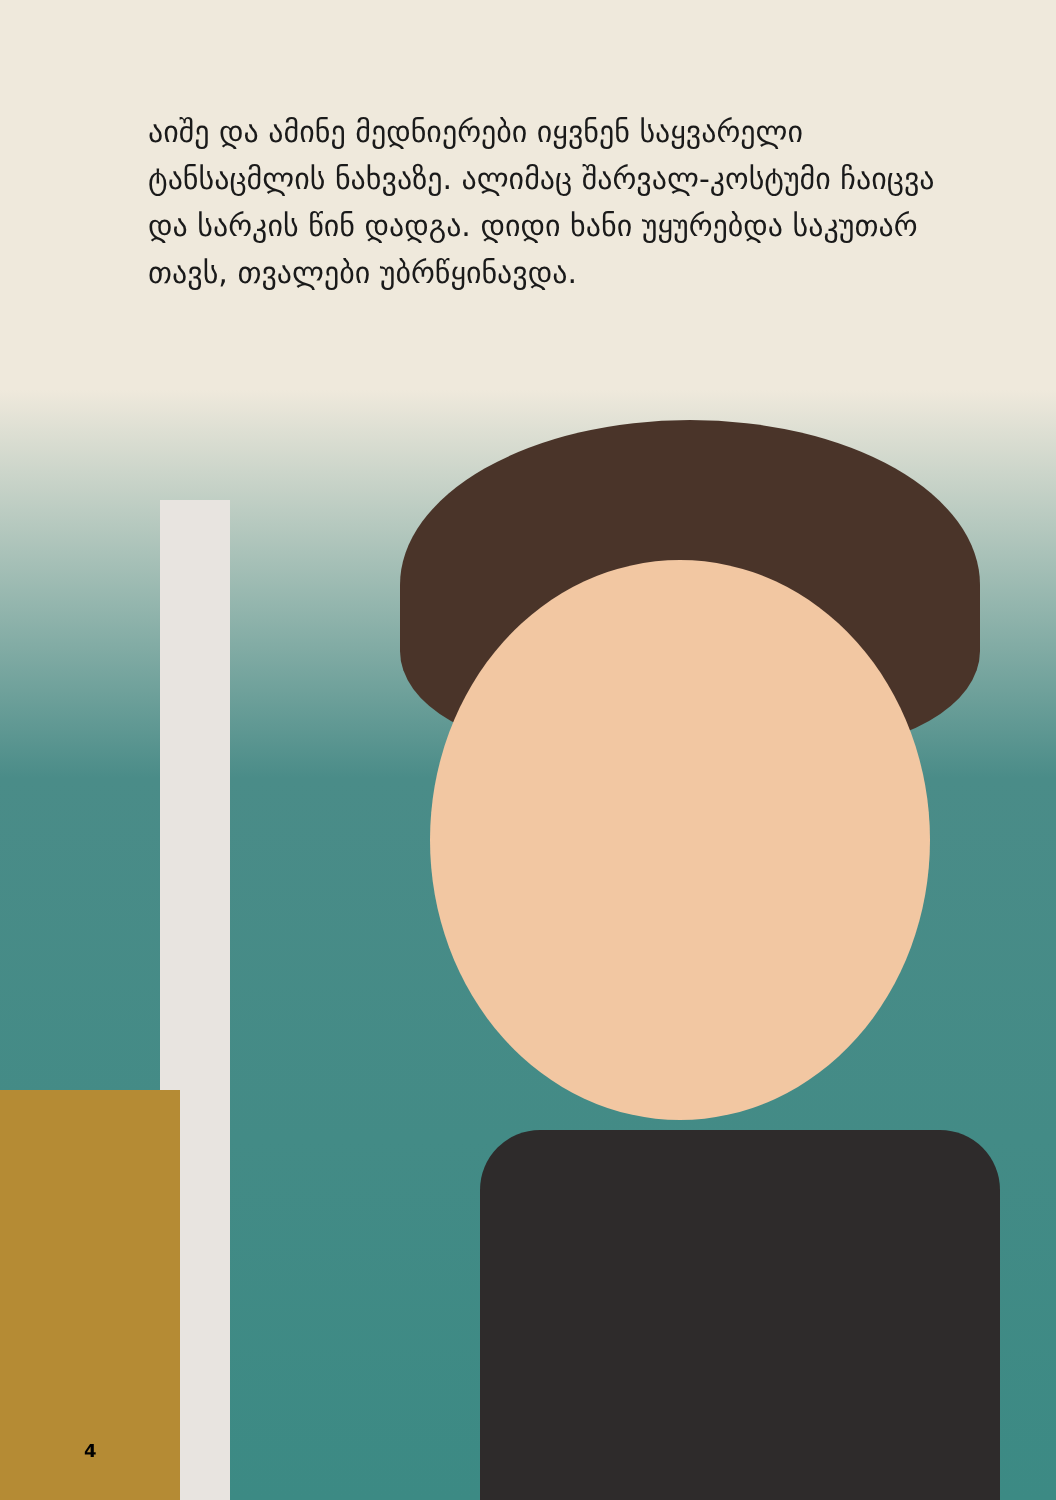აიშე და ამინე მედნიერები იყვნენ საყვარელი ტანსაცმლის ნახვაზე. ალიმაც შარვალ-კოსტუმი ჩაიცვა და სარკის წინ დადგა. დიდი ხანი უყურებდა საკუთარ თავს, თვალები უბრწყინავდა.
4